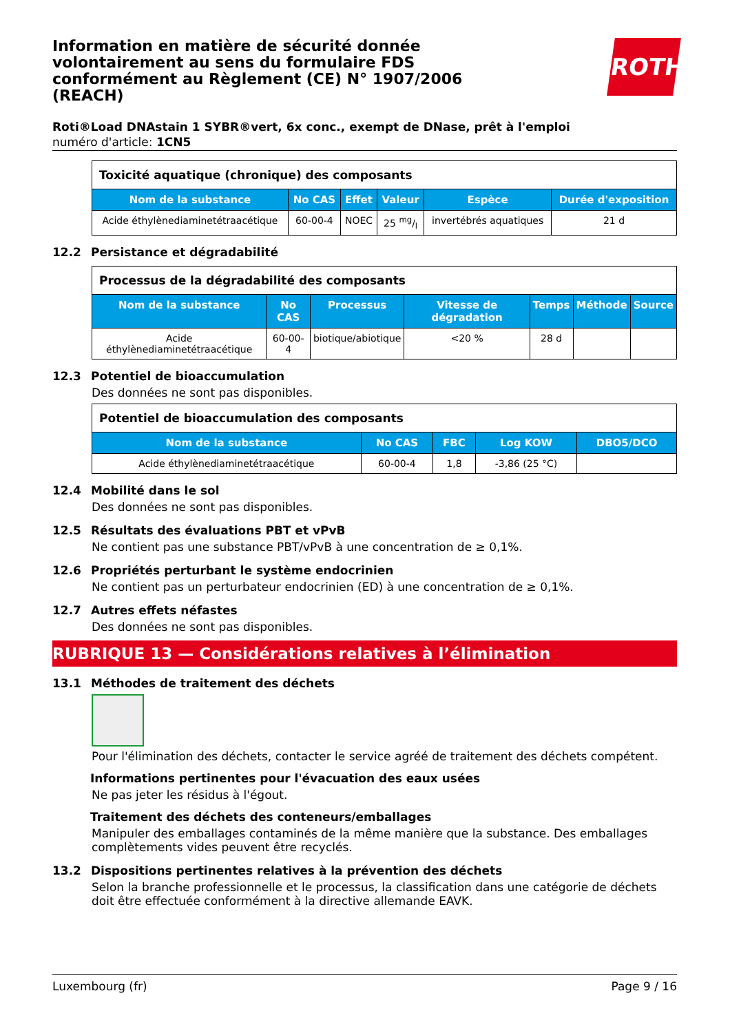ROTH
Information en matière de sécurité donnée volontairement au sens du formulaire FDS conformément au Règlement (CE) N° 1907/2006 (REACH)
Roti®Load DNAstain 1 SYBR®vert, 6x conc., exempt de DNase, prêt à l'emploi
numéro d'article: 1CN5
| Toxicité aquatique (chronique) des composants | | | | | |
| --- | --- | --- | --- | --- | --- |
| Nom de la substance | No CAS | Effet | Valeur | Espèce | Durée d'exposition |
| Acide éthylènediaminetétraacétique | 60-00-4 | NOEC | 25 mg/l | invertébrés aquatiques | 21 d |
12.2 Persistance et dégradabilité
| Processus de la dégradabilité des composants | | | | | | |
| --- | --- | --- | --- | --- | --- | --- |
| Nom de la substance | No CAS | Processus | Vitesse de dégradation | Temps | Méthode | Source |
| Acide éthylènediaminetétraacétique | 60-00-4 | biotique/abiotique | <20 % | 28 d | | |
12.3 Potentiel de bioaccumulation
Des données ne sont pas disponibles.
| Potentiel de bioaccumulation des composants | | | | |
| --- | --- | --- | --- | --- |
| Nom de la substance | No CAS | FBC | Log KOW | DBO5/DCO |
| Acide éthylènediaminetétraacétique | 60-00-4 | 1,8 | -3,86 (25 °C) | |
12.4 Mobilité dans le sol
Des données ne sont pas disponibles.
12.5 Résultats des évaluations PBT et vPvB
Ne contient pas une substance PBT/vPvB à une concentration de ≥ 0,1%.
12.6 Propriétés perturbant le système endocrinien
Ne contient pas un perturbateur endocrinien (ED) à une concentration de ≥ 0,1%.
12.7 Autres effets néfastes
Des données ne sont pas disponibles.
RUBRIQUE 13 — Considérations relatives à l’élimination
13.1 Méthodes de traitement des déchets
Pour l'élimination des déchets, contacter le service agréé de traitement des déchets compétent.
Informations pertinentes pour l'évacuation des eaux usées
Ne pas jeter les résidus à l'égout.
Traitement des déchets des conteneurs/emballages
Manipuler des emballages contaminés de la même manière que la substance. Des emballages complètements vides peuvent être recyclés.
13.2 Dispositions pertinentes relatives à la prévention des déchets
Selon la branche professionnelle et le processus, la classification dans une catégorie de déchets doit être effectuée conformément à la directive allemande EAVK.
Luxembourg (fr) Page 9 / 16